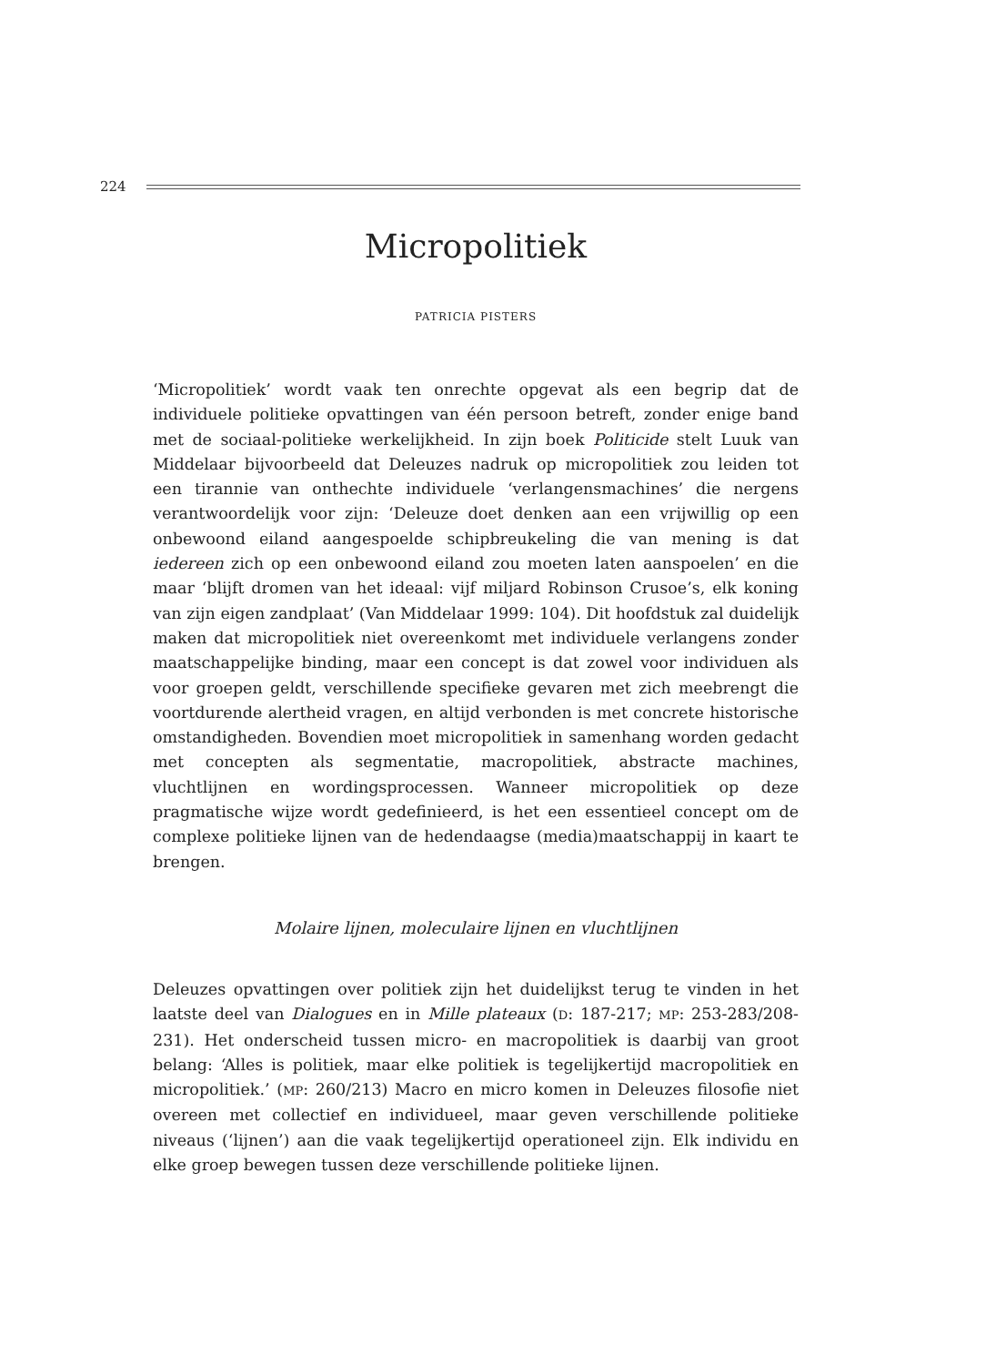224
Micropolitiek
PATRICIA PISTERS
‘Micropolitiek’ wordt vaak ten onrechte opgevat als een begrip dat de individuele politieke opvattingen van één persoon betreft, zonder enige band met de sociaal-politieke werkelijkheid. In zijn boek Politicide stelt Luuk van Middelaar bijvoorbeeld dat Deleuzes nadruk op micropolitiek zou leiden tot een tirannie van onthechte individuele ‘verlangensmachines’ die nergens verantwoordelijk voor zijn: ‘Deleuze doet denken aan een vrijwillig op een onbewoond eiland aangespoelde schipbreukeling die van mening is dat iedereen zich op een onbewoond eiland zou moeten laten aanspoelen’ en die maar ‘blijft dromen van het ideaal: vijf miljard Robinson Crusoe’s, elk koning van zijn eigen zandplaat’ (Van Middelaar 1999: 104). Dit hoofdstuk zal duidelijk maken dat micropolitiek niet overeenkomt met individuele verlangens zonder maatschappelijke binding, maar een concept is dat zowel voor individuen als voor groepen geldt, verschillende specifieke gevaren met zich meebrengt die voortdurende alertheid vragen, en altijd verbonden is met concrete historische omstandigheden. Bovendien moet micropolitiek in samenhang worden gedacht met concepten als segmentatie, macropolitiek, abstracte machines, vluchtlijnen en wordingsprocessen. Wanneer micropolitiek op deze pragmatische wijze wordt gedefinieerd, is het een essentieel concept om de complexe politieke lijnen van de hedendaagse (media)maatschappij in kaart te brengen.
Molaire lijnen, moleculaire lijnen en vluchtlijnen
Deleuzes opvattingen over politiek zijn het duidelijkst terug te vinden in het laatste deel van Dialogues en in Mille plateaux (D: 187-217; MP: 253-283/208-231). Het onderscheid tussen micro- en macropolitiek is daarbij van groot belang: ‘Alles is politiek, maar elke politiek is tegelijkertijd macropolitiek en micropolitiek.’ (MP: 260/213) Macro en micro komen in Deleuzes filosofie niet overeen met collectief en individueel, maar geven verschillende politieke niveaus (‘lijnen’) aan die vaak tegelijkertijd operationeel zijn. Elk individu en elke groep bewegen tussen deze verschillende politieke lijnen.